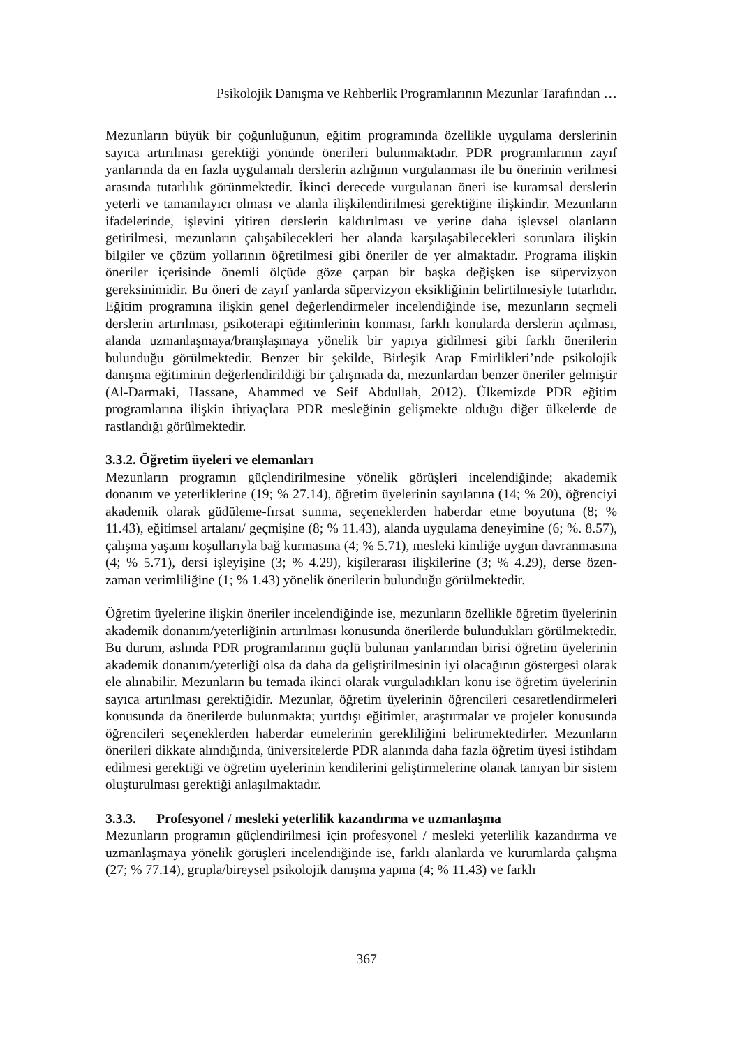Psikolojik Danışma ve Rehberlik Programlarının Mezunlar Tarafından …
Mezunların büyük bir çoğunluğunun, eğitim programında özellikle uygulama derslerinin sayıca artırılması gerektiği yönünde önerileri bulunmaktadır. PDR programlarının zayıf yanlarında da en fazla uygulamalı derslerin azlığının vurgulanması ile bu önerinin verilmesi arasında tutarlılık görünmektedir. İkinci derecede vurgulanan öneri ise kuramsal derslerin yeterli ve tamamlayıcı olması ve alanla ilişkilendirilmesi gerektiğine ilişkindir. Mezunların ifadelerinde, işlevini yitiren derslerin kaldırılması ve yerine daha işlevsel olanların getirilmesi, mezunların çalışabilecekleri her alanda karşılaşabilecekleri sorunlara ilişkin bilgiler ve çözüm yollarının öğretilmesi gibi öneriler de yer almaktadır. Programa ilişkin öneriler içerisinde önemli ölçüde göze çarpan bir başka değişken ise süpervizyon gereksinimidir. Bu öneri de zayıf yanlarda süpervizyon eksikliğinin belirtilmesiyle tutarlıdır. Eğitim programına ilişkin genel değerlendirmeler incelendiğinde ise, mezunların seçmeli derslerin artırılması, psikoterapi eğitimlerinin konması, farklı konularda derslerin açılması, alanda uzmanlaşmaya/branşlaşmaya yönelik bir yapıya gidilmesi gibi farklı önerilerin bulunduğu görülmektedir. Benzer bir şekilde, Birleşik Arap Emirlikleri’nde psikolojik danışma eğitiminin değerlendirildiği bir çalışmada da, mezunlardan benzer öneriler gelmiştir (Al-Darmaki, Hassane, Ahammed ve Seif Abdullah, 2012). Ülkemizde PDR eğitim programlarına ilişkin ihtiyaçlara PDR mesleğinin gelişmekte olduğu diğer ülkelerde de rastlandığı görülmektedir.
3.3.2. Öğretim üyeleri ve elemanları
Mezunların programın güçlendirilmesine yönelik görüşleri incelendiğinde; akademik donanım ve yeterliklerine (19; % 27.14), öğretim üyelerinin sayılarına (14; % 20), öğrenciyi akademik olarak güdüleme-fırsat sunma, seçeneklerden haberdar etme boyutuna (8; % 11.43), eğitimsel artalanı/ geçmişine (8; % 11.43), alanda uygulama deneyimine (6; %. 8.57), çalışma yaşamı koşullarıyla bağ kurmasına (4; % 5.71), mesleki kimliğe uygun davranmasına (4; % 5.71), dersi işleyişine (3; % 4.29), kişilerarası ilişkilerine (3; % 4.29), derse özen- zaman verimliliğine (1; % 1.43) yönelik önerilerin bulunduğu görülmektedir.
Öğretim üyelerine ilişkin öneriler incelendiğinde ise, mezunların özellikle öğretim üyelerinin akademik donanım/yeterliğinin artırılması konusunda önerilerde bulundukları görülmektedir. Bu durum, aslında PDR programlarının güçlü bulunan yanlarından birisi öğretim üyelerinin akademik donanım/yeterliği olsa da daha da geliştirilmesinin iyi olacağının göstergesi olarak ele alınabilir. Mezunların bu temada ikinci olarak vurguladıkları konu ise öğretim üyelerinin sayıca artırılması gerektiğidir. Mezunlar, öğretim üyelerinin öğrencileri cesaretlendirmeleri konusunda da önerilerde bulunmakta; yurtdışı eğitimler, araştırmalar ve projeler konusunda öğrencileri seçeneklerden haberdar etmelerinin gerekliliğini belirtmektedirler. Mezunların önerileri dikkate alındığında, üniversitelerde PDR alanında daha fazla öğretim üyesi istihdam edilmesi gerektiği ve öğretim üyelerinin kendilerini geliştirmelerine olanak tanıyan bir sistem oluşturulması gerektiği anlaşılmaktadır.
3.3.3. Profesyonel / mesleki yeterlilik kazandırma ve uzmanlaşma
Mezunların programın güçlendirilmesi için profesyonel / mesleki yeterlilik kazandırma ve uzmanlaşmaya yönelik görüşleri incelendiğinde ise, farklı alanlarda ve kurumlarda çalışma (27; % 77.14), grupla/bireysel psikolojik danışma yapma (4; % 11.43) ve farklı
367